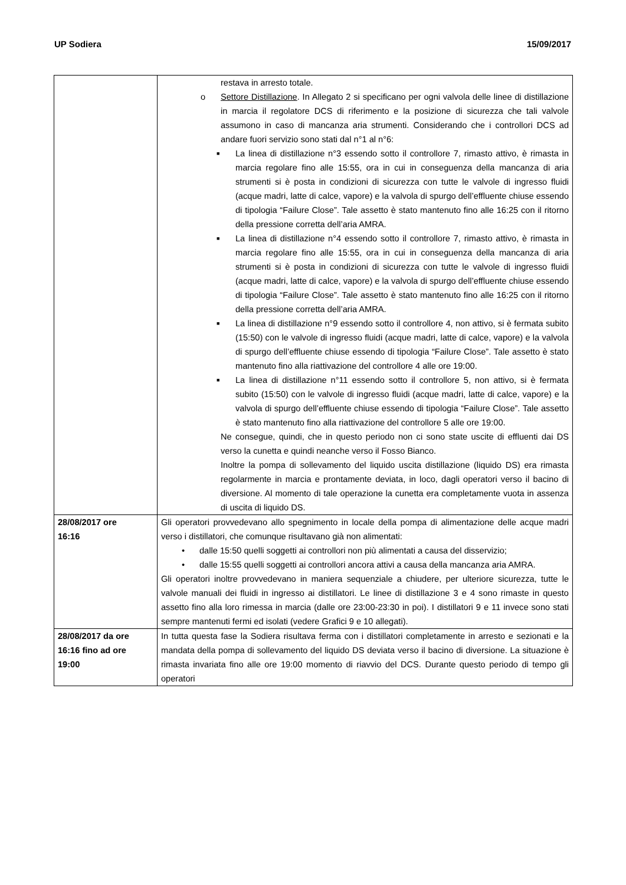UP Sodiera 15/09/2017
| | restava in arresto totale. o Settore Distillazione . In Allegato 2 si specificano per ogni valvola delle linee di distillazione in marcia il regolatore DCS di riferimento e la posizione di sicurezza che tali valvole assumono in caso di mancanza aria strumenti. Considerando che i controllori DCS ad andare fuori servizio sono stati dal n°1 al n°6: ■ La linea di distillazione n°3 essendo sotto il controllore 7, rimasto attivo, è rimasta in marcia regolare fino alle 15:55, ora in cui in conseguenza della mancanza di aria strumenti si è posta in condizioni di sicurezza con tutte le valvole di ingresso fluidi (acque madri, latte di calce, vapore) e la valvola di spurgo dell’effluente chiuse essendo di tipologia “Failure Close”. Tale assetto è stato mantenuto fino alle 16:25 con il ritorno della pressione corretta dell’aria AMRA. ■ La linea di distillazione n°4 essendo sotto il controllore 7, rimasto attivo, è rimasta in marcia regolare fino alle 15:55, ora in cui in conseguenza della mancanza di aria strumenti si è posta in condizioni di sicurezza con tutte le valvole di ingresso fluidi (acque madri, latte di calce, vapore) e la valvola di spurgo dell’effluente chiuse essendo di tipologia “Failure Close”. Tale assetto è stato mantenuto fino alle 16:25 con il ritorno della pressione corretta dell’aria AMRA. ■ La linea di distillazione n°9 essendo sotto il controllore 4, non attivo, si è fermata subito (15:50) con le valvole di ingresso fluidi (acque madri, latte di calce, vapore) e la valvola di spurgo dell’effluente chiuse essendo di tipologia “Failure Close”. Tale assetto è stato mantenuto fino alla riattivazione del controllore 4 alle ore 19:00. ■ La linea di distillazione n°11 essendo sotto il controllore 5, non attivo, si è fermata subito (15:50) con le valvole di ingresso fluidi (acque madri, latte di calce, vapore) e la valvola di spurgo dell’effluente chiuse essendo di tipologia “Failure Close”. Tale assetto è stato mantenuto fino alla riattivazione del controllore 5 alle ore 19:00. Ne consegue, quindi, che in questo periodo non ci sono state uscite di effluenti dai DS verso la cunetta e quindi neanche verso il Fosso Bianco. Inoltre la pompa di sollevamento del liquido uscita distillazione (liquido DS) era rimasta regolarmente in marcia e prontamente deviata, in loco, dagli operatori verso il bacino di diversione. Al momento di tale operazione la cunetta era completamente vuota in assenza di uscita di liquido DS. |
| 28/08/2017 ore 16:16 | Gli operatori provvedevano allo spegnimento in locale della pompa di alimentazione delle acque madri verso i distillatori, che comunque risultavano già non alimentati: • dalle 15:50 quelli soggetti ai controllori non più alimentati a causa del disservizio; • dalle 15:55 quelli soggetti ai controllori ancora attivi a causa della mancanza aria AMRA. Gli operatori inoltre provvedevano in maniera sequenziale a chiudere, per ulteriore sicurezza, tutte le valvole manuali dei fluidi in ingresso ai distillatori. Le linee di distillazione 3 e 4 sono rimaste in questo assetto fino alla loro rimessa in marcia (dalle ore 23:00-23:30 in poi). I distillatori 9 e 11 invece sono stati sempre mantenuti fermi ed isolati (vedere Grafici 9 e 10 allegati). |
| 28/08/2017 da ore 16:16 fino ad ore 19:00 | In tutta questa fase la Sodiera risultava ferma con i distillatori completamente in arresto e sezionati e la mandata della pompa di sollevamento del liquido DS deviata verso il bacino di diversione. La situazione è rimasta invariata fino alle ore 19:00 momento di riavvio del DCS. Durante questo periodo di tempo gli operatori |